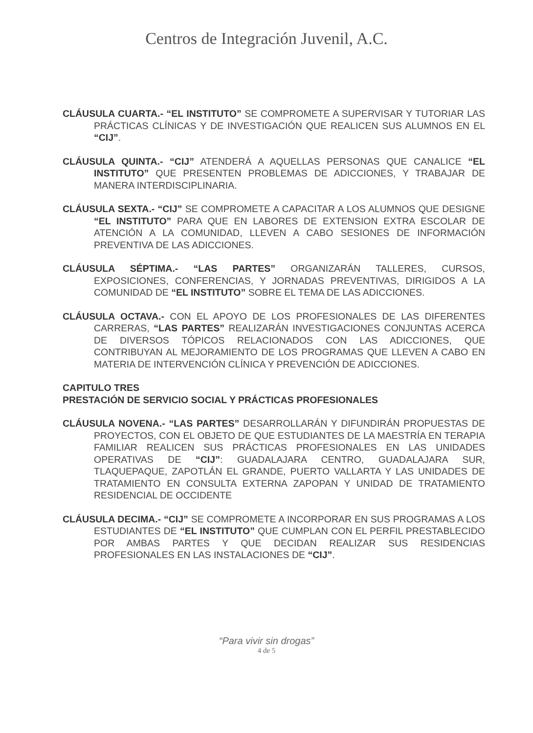Centros de Integración Juvenil, A.C.
CLÁUSULA CUARTA.- “EL INSTITUTO” SE COMPROMETE A SUPERVISAR Y TUTORIAR LAS PRÁCTICAS CLÍNICAS Y DE INVESTIGACIÓN QUE REALICEN SUS ALUMNOS EN EL “CIJ”.
CLÁUSULA QUINTA.- “CIJ” ATENDERÁ A AQUELLAS PERSONAS QUE CANALICE “EL INSTITUTO” QUE PRESENTEN PROBLEMAS DE ADICCIONES, Y TRABAJAR DE MANERA INTERDISCIPLINARIA.
CLÁUSULA SEXTA.- “CIJ” SE COMPROMETE A CAPACITAR A LOS ALUMNOS QUE DESIGNE “EL INSTITUTO” PARA QUE EN LABORES DE EXTENSION EXTRA ESCOLAR DE ATENCIÓN A LA COMUNIDAD, LLEVEN A CABO SESIONES DE INFORMACIÓN PREVENTIVA DE LAS ADICCIONES.
CLÁUSULA SÉPTIMA.- “LAS PARTES” ORGANIZARÁN TALLERES, CURSOS, EXPOSICIONES, CONFERENCIAS, Y JORNADAS PREVENTIVAS, DIRIGIDOS A LA COMUNIDAD DE “EL INSTITUTO” SOBRE EL TEMA DE LAS ADICCIONES.
CLÁUSULA OCTAVA.- CON EL APOYO DE LOS PROFESIONALES DE LAS DIFERENTES CARRERAS, “LAS PARTES” REALIZARÁN INVESTIGACIONES CONJUNTAS ACERCA DE DIVERSOS TÓPICOS RELACIONADOS CON LAS ADICCIONES, QUE CONTRIBUYAN AL MEJORAMIENTO DE LOS PROGRAMAS QUE LLEVEN A CABO EN MATERIA DE INTERVENCIÓN CLÍNICA Y PREVENCIÓN DE ADICCIONES.
CAPITULO TRES
PRESTACIÓN DE SERVICIO SOCIAL Y PRÁCTICAS PROFESIONALES
CLÁUSULA NOVENA.- “LAS PARTES” DESARROLLARÁN Y DIFUNDIRÁN PROPUESTAS DE PROYECTOS, CON EL OBJETO DE QUE ESTUDIANTES DE LA MAESTRÍA EN TERAPIA FAMILIAR REALICEN SUS PRÁCTICAS PROFESIONALES EN LAS UNIDADES OPERATIVAS DE “CIJ”: GUADALAJARA CENTRO, GUADALAJARA SUR, TLAQUEPAQUE, ZAPOTLÁN EL GRANDE, PUERTO VALLARTA Y LAS UNIDADES DE TRATAMIENTO EN CONSULTA EXTERNA ZAPOPAN Y UNIDAD DE TRATAMIENTO RESIDENCIAL DE OCCIDENTE
CLÁUSULA DECIMA.- “CIJ” SE COMPROMETE A INCORPORAR EN SUS PROGRAMAS A LOS ESTUDIANTES DE “EL INSTITUTO” QUE CUMPLAN CON EL PERFIL PRESTABLECIDO POR AMBAS PARTES Y QUE DECIDAN REALIZAR SUS RESIDENCIAS PROFESIONALES EN LAS INSTALACIONES DE “CIJ”.
“Para vivir sin drogas”
4 de 5